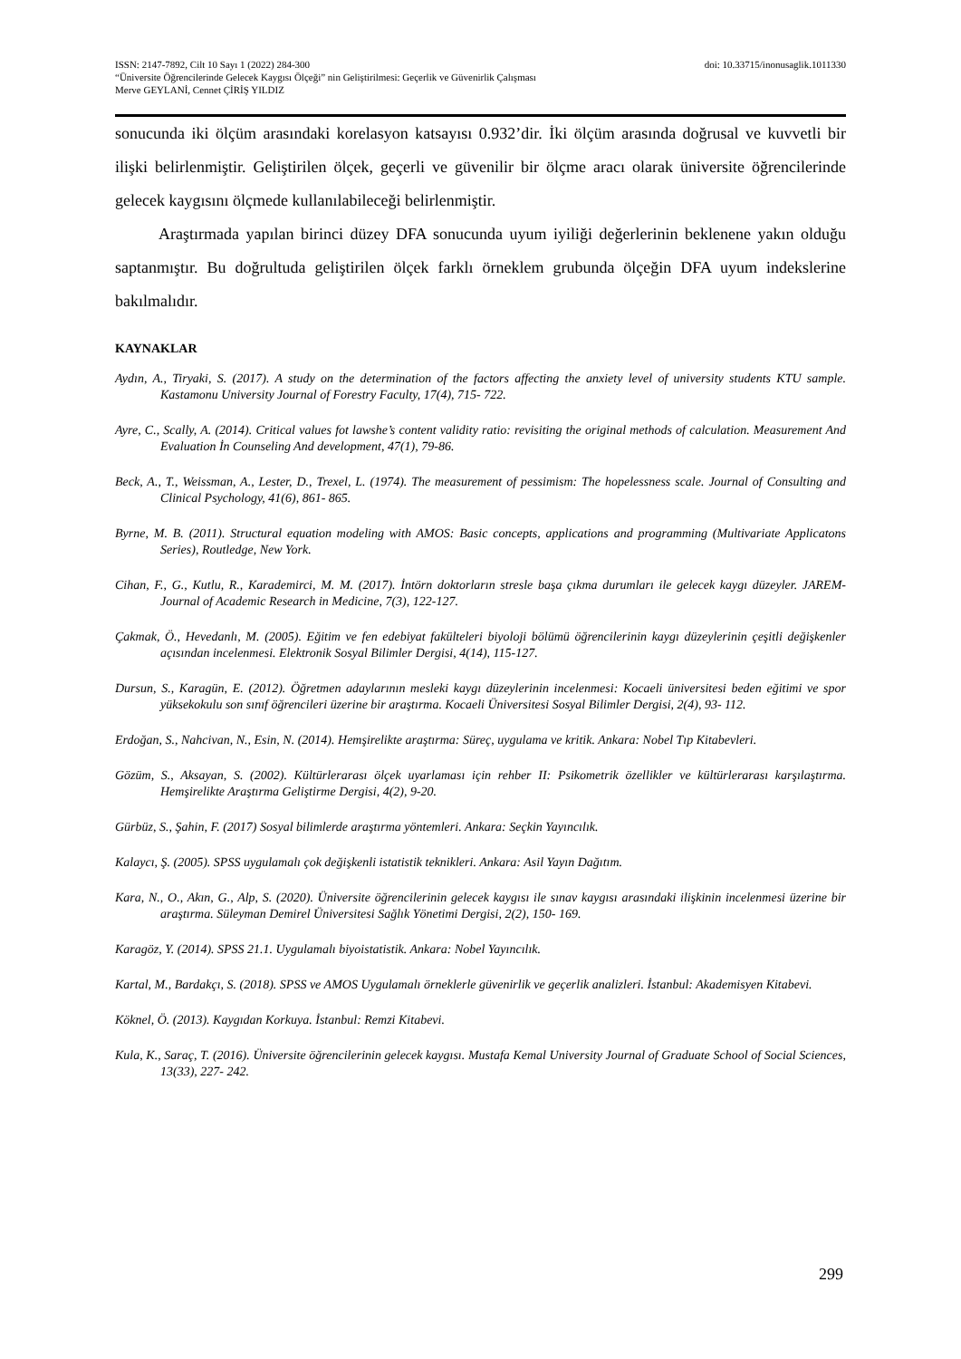ISSN: 2147-7892, Cilt 10 Sayı 1 (2022) 284-300 doi: 10.33715/inonusaglik.1011330
“Üniversite Öğrencilerinde Gelecek Kaygısı Ölçeği” nin Geliştirilmesi: Geçerlik ve Güvenirlik Çalışması
Merve GEYLANİ, Cennet ÇİRİŞ YILDIZ
sonucunda iki ölçüm arasındaki korelasyon katsayısı 0.932’dir. İki ölçüm arasında doğrusal ve kuvvetli bir ilişki belirlenmiştir. Geliştirilen ölçek, geçerli ve güvenilir bir ölçme aracı olarak üniversite öğrencilerinde gelecek kaygısını ölçmede kullanılabileceği belirlenmiştir.
Araştırmada yapılan birinci düzey DFA sonucunda uyum iyiliği değerlerinin beklenene yakın olduğu saptanmıştır. Bu doğrultuda geliştirilen ölçek farklı örneklem grubunda ölçeğin DFA uyum indekslerine bakılmalıdır.
KAYNAKLAR
Aydın, A., Tiryaki, S. (2017). A study on the determination of the factors affecting the anxiety level of university students KTU sample. Kastamonu University Journal of Forestry Faculty, 17(4), 715- 722.
Ayre, C., Scally, A. (2014). Critical values fot lawshe’s content validity ratio: revisiting the original methods of calculation. Measurement And Evaluation İn Counseling And development, 47(1), 79-86.
Beck, A., T., Weissman, A., Lester, D., Trexel, L. (1974). The measurement of pessimism: The hopelessness scale. Journal of Consulting and Clinical Psychology, 41(6), 861- 865.
Byrne, M. B. (2011). Structural equation modeling with AMOS: Basic concepts, applications and programming (Multivariate Applicatons Series), Routledge, New York.
Cihan, F., G., Kutlu, R., Karademirci, M. M. (2017). İntörn doktorların stresle başa çıkma durumları ile gelecek kaygı düzeyler. JAREM- Journal of Academic Research in Medicine, 7(3), 122-127.
Çakmak, Ö., Hevedanlı, M. (2005). Eğitim ve fen edebiyat fakülteleri biyoloji bölümü öğrencilerinin kaygı düzeylerinin çeşitli değişkenler açısından incelenmesi. Elektronik Sosyal Bilimler Dergisi, 4(14), 115-127.
Dursun, S., Karagün, E. (2012). Öğretmen adaylarının mesleki kaygı düzeylerinin incelenmesi: Kocaeli üniversitesi beden eğitimi ve spor yüksekokulu son sınıf öğrencileri üzerine bir araştırma. Kocaeli Üniversitesi Sosyal Bilimler Dergisi, 2(4), 93- 112.
Erdoğan, S., Nahcivan, N., Esin, N. (2014). Hemşirelikte araştırma: Süreç, uygulama ve kritik. Ankara: Nobel Tıp Kitabevleri.
Gözüm, S., Aksayan, S. (2002). Kültürlerarası ölçek uyarlaması için rehber II: Psikometrik özellikler ve kültürlerarası karşılaştırma. Hemşirelikte Araştırma Geliştirme Dergisi, 4(2), 9-20.
Gürbüz, S., Şahin, F. (2017) Sosyal bilimlerde araştırma yöntemleri. Ankara: Seçkin Yayıncılık.
Kalaycı, Ş. (2005). SPSS uygulamalı çok değişkenli istatistik teknikleri. Ankara: Asil Yayın Dağıtım.
Kara, N., O., Akın, G., Alp, S. (2020). Üniversite öğrencilerinin gelecek kaygısı ile sınav kaygısı arasındaki ilişkinin incelenmesi üzerine bir araştırma. Süleyman Demirel Üniversitesi Sağlık Yönetimi Dergisi, 2(2), 150- 169.
Karagöz, Y. (2014). SPSS 21.1. Uygulamalı biyoistatistik. Ankara: Nobel Yayıncılık.
Kartal, M., Bardakçı, S. (2018). SPSS ve AMOS Uygulamalı örneklerle güvenirlik ve geçerlik analizleri. İstanbul: Akademisyen Kitabevi.
Köknel, Ö. (2013). Kaygıdan Korkuya. İstanbul: Remzi Kitabevi.
Kula, K., Saraç, T. (2016). Üniversite öğrencilerinin gelecek kaygısı. Mustafa Kemal University Journal of Graduate School of Social Sciences, 13(33), 227- 242.
299